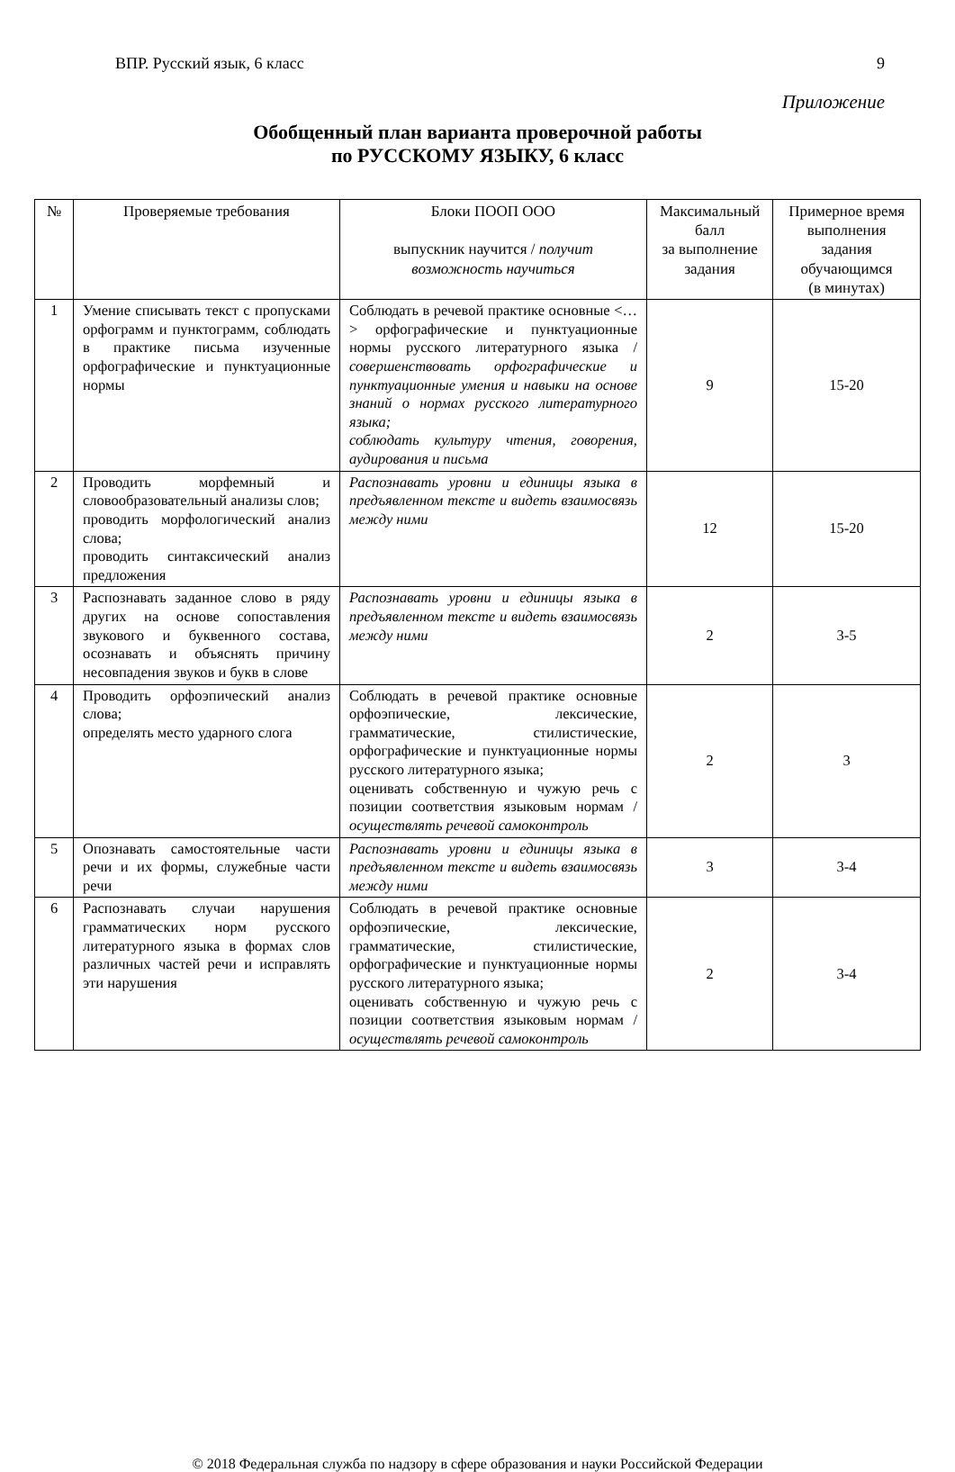ВПР. Русский язык, 6 класс 9
Приложение
Обобщенный план варианта проверочной работы
по РУССКОМУ ЯЗЫКУ, 6 класс
| № | Проверяемые требования | Блоки ПООП ООО выпускник научится / получит возможность научиться | Максимальный балл за выполнение задания | Примерное время выполнения задания обучающимся (в минутах) |
| --- | --- | --- | --- | --- |
| 1 | Умение списывать текст с пропусками орфограмм и пунктограмм, соблюдать в практике письма изученные орфографические и пунктуационные нормы | Соблюдать в речевой практике основные <…> орфографические и пунктуационные нормы русского литературного языка / совершенствовать орфографические и пунктуационные умения и навыки на основе знаний о нормах русского литературного языка; соблюдать культуру чтения, говорения, аудирования и письма | 9 | 15-20 |
| 2 | Проводить морфемный и словообразовательный анализы слов; проводить морфологический анализ слова; проводить синтаксический анализ предложения | Распознавать уровни и единицы языка в предъявленном тексте и видеть взаимосвязь между ними | 12 | 15-20 |
| 3 | Распознавать заданное слово в ряду других на основе сопоставления звукового и буквенного состава, осознавать и объяснять причину несовпадения звуков и букв в слове | Распознавать уровни и единицы языка в предъявленном тексте и видеть взаимосвязь между ними | 2 | 3-5 |
| 4 | Проводить орфоэпический анализ слова; определять место ударного слога | Соблюдать в речевой практике основные орфоэпические, лексические, грамматические, стилистические, орфографические и пунктуационные нормы русского литературного языка; оценивать собственную и чужую речь с позиции соответствия языковым нормам / осуществлять речевой самоконтроль | 2 | 3 |
| 5 | Опознавать самостоятельные части речи и их формы, служебные части речи | Распознавать уровни и единицы языка в предъявленном тексте и видеть взаимосвязь между ними | 3 | 3-4 |
| 6 | Распознавать случаи нарушения грамматических норм русского литературного языка в формах слов различных частей речи и исправлять эти нарушения | Соблюдать в речевой практике основные орфоэпические, лексические, грамматические, стилистические, орфографические и пунктуационные нормы русского литературного языка; оценивать собственную и чужую речь с позиции соответствия языковым нормам / осуществлять речевой самоконтроль | 2 | 3-4 |
© 2018 Федеральная служба по надзору в сфере образования и науки Российской Федерации